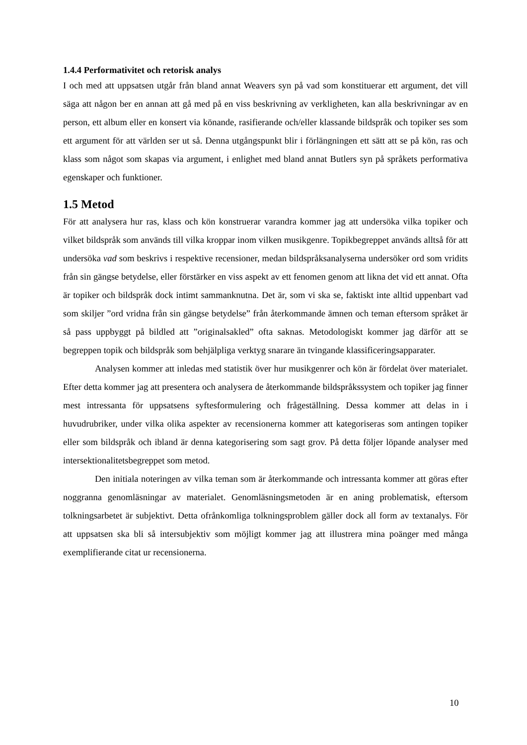1.4.4 Performativitet och retorisk analys
I och med att uppsatsen utgår från bland annat Weavers syn på vad som konstituerar ett argument, det vill säga att någon ber en annan att gå med på en viss beskrivning av verkligheten, kan alla beskrivningar av en person, ett album eller en konsert via könande, rasifierande och/eller klassande bildspråk och topiker ses som ett argument för att världen ser ut så. Denna utgångspunkt blir i förlängningen ett sätt att se på kön, ras och klass som något som skapas via argument, i enlighet med bland annat Butlers syn på språkets performativa egenskaper och funktioner.
1.5 Metod
För att analysera hur ras, klass och kön konstruerar varandra kommer jag att undersöka vilka topiker och vilket bildspråk som används till vilka kroppar inom vilken musikgenre. Topikbegreppet används alltså för att undersöka vad som beskrivs i respektive recensioner, medan bildspråksanalyserna undersöker ord som vridits från sin gängse betydelse, eller förstärker en viss aspekt av ett fenomen genom att likna det vid ett annat. Ofta är topiker och bildspråk dock intimt sammanknutna. Det är, som vi ska se, faktiskt inte alltid uppenbart vad som skiljer ”ord vridna från sin gängse betydelse” från återkommande ämnen och teman eftersom språket är så pass uppbyggt på bildled att ”originalsakled” ofta saknas. Metodologiskt kommer jag därför att se begreppen topik och bildspråk som behjälpliga verktyg snarare än tvingande klassificeringsapparater.
Analysen kommer att inledas med statistik över hur musikgenrer och kön är fördelat över materialet. Efter detta kommer jag att presentera och analysera de återkommande bildspråkssystem och topiker jag finner mest intressanta för uppsatsens syftesformulering och frågeställning. Dessa kommer att delas in i huvudrubriker, under vilka olika aspekter av recensionerna kommer att kategoriseras som antingen topiker eller som bildspråk och ibland är denna kategorisering som sagt grov. På detta följer löpande analyser med intersektionalitetsbegreppet som metod.
Den initiala noteringen av vilka teman som är återkommande och intressanta kommer att göras efter noggranna genomläsningar av materialet. Genomläsningsmetoden är en aning problematisk, eftersom tolkningsarbetet är subjektivt. Detta ofrånkomliga tolkningsproblem gäller dock all form av textanalys. För att uppsatsen ska bli så intersubjektiv som möjligt kommer jag att illustrera mina poänger med många exemplifierande citat ur recensionerna.
10